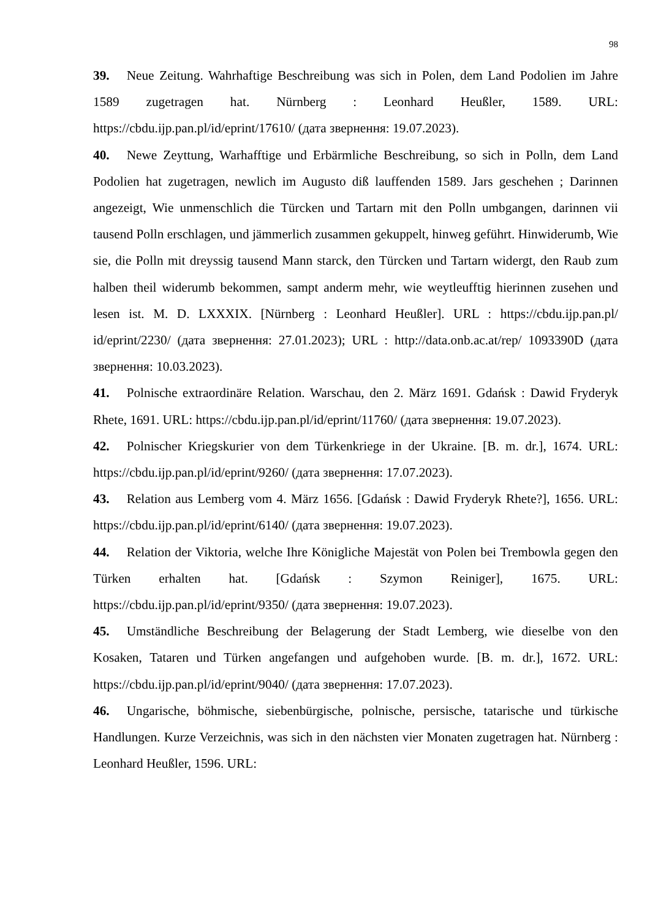98
39. Neue Zeitung. Wahrhaftige Beschreibung was sich in Polen, dem Land Podolien im Jahre 1589 zugetragen hat. Nürnberg : Leonhard Heußler, 1589. URL: https://cbdu.ijp.pan.pl/id/eprint/17610/ (дата звернення: 19.07.2023).
40. Newe Zeyttung, Warhafftige und Erbärmliche Beschreibung, so sich in Polln, dem Land Podolien hat zugetragen, newlich im Augusto diß lauffenden 1589. Jars geschehen ; Darinnen angezeigt, Wie unmenschlich die Türcken und Tartarn mit den Polln umbgangen, darinnen vii tausend Polln erschlagen, und jämmerlich zusammen gekuppelt, hinweg geführt. Hinwiderumb, Wie sie, die Polln mit dreyssig tausend Mann starck, den Türcken und Tartarn widergt, den Raub zum halben theil widerumb bekommen, sampt anderm mehr, wie weytleufftig hierinnen zusehen und lesen ist. M. D. LXXXIX. [Nürnberg : Leonhard Heußler]. URL : https://cbdu.ijp.pan.pl/ id/eprint/2230/ (дата звернення: 27.01.2023); URL : http://data.onb.ac.at/rep/ 1093390D (дата звернення: 10.03.2023).
41. Polnische extraordinäre Relation. Warschau, den 2. März 1691. Gdańsk : Dawid Fryderyk Rhete, 1691. URL: https://cbdu.ijp.pan.pl/id/eprint/11760/ (дата звернення: 19.07.2023).
42. Polnischer Kriegskurier von dem Türkenkriege in der Ukraine. [B. m. dr.], 1674. URL: https://cbdu.ijp.pan.pl/id/eprint/9260/ (дата звернення: 17.07.2023).
43. Relation aus Lemberg vom 4. März 1656. [Gdańsk : Dawid Fryderyk Rhete?], 1656. URL: https://cbdu.ijp.pan.pl/id/eprint/6140/ (дата звернення: 19.07.2023).
44. Relation der Viktoria, welche Ihre Königliche Majestät von Polen bei Trembowla gegen den Türken erhalten hat. [Gdańsk : Szymon Reiniger], 1675. URL: https://cbdu.ijp.pan.pl/id/eprint/9350/ (дата звернення: 19.07.2023).
45. Umständliche Beschreibung der Belagerung der Stadt Lemberg, wie dieselbe von den Kosaken, Tataren und Türken angefangen und aufgehoben wurde. [B. m. dr.], 1672. URL: https://cbdu.ijp.pan.pl/id/eprint/9040/ (дата звернення: 17.07.2023).
46. Ungarische, böhmische, siebenbürgische, polnische, persische, tatarische und türkische Handlungen. Kurze Verzeichnis, was sich in den nächsten vier Monaten zugetragen hat. Nürnberg : Leonhard Heußler, 1596. URL: